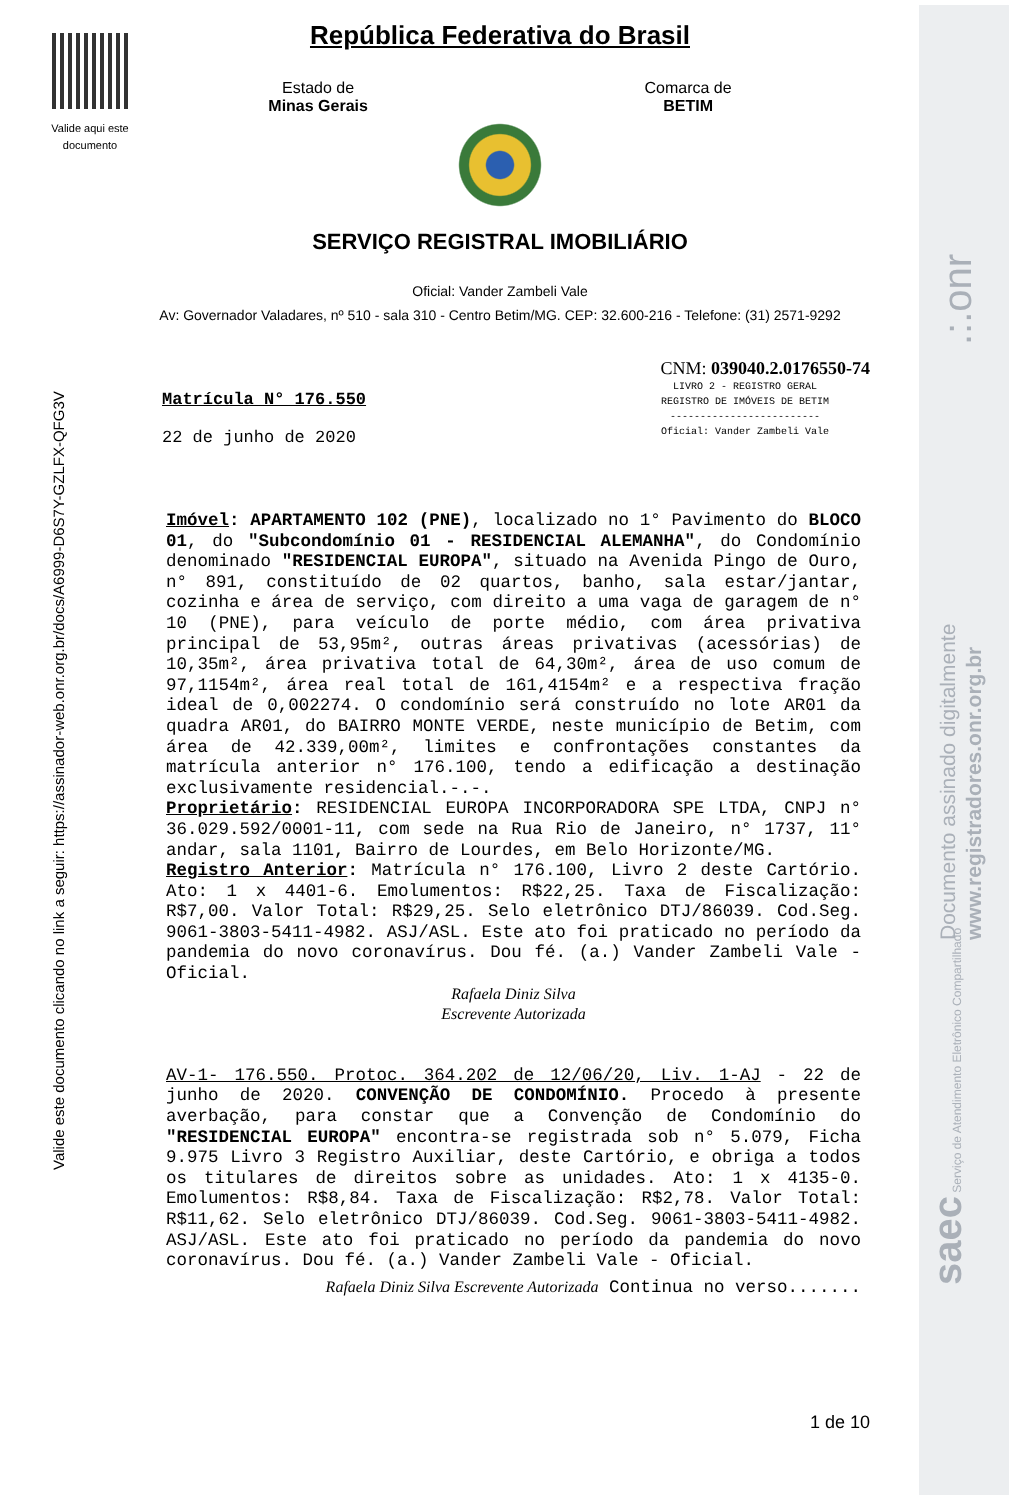Valide aqui este documento
República Federativa do Brasil
Estado de
Minas Gerais
Comarca de
BETIM
SERVIÇO REGISTRAL IMOBILIÁRIO
Oficial: Vander Zambeli Vale
Av: Governador Valadares, nº 510 - sala 310 - Centro Betim/MG. CEP: 32.600-216 - Telefone: (31) 2571-9292
CNM: 039040.2.0176550-74
LIVRO 2 - REGISTRO GERAL
REGISTRO DE IMÓVEIS DE BETIM
-------------------------
Oficial: Vander Zambeli Vale
Matrícula N° 176.550
22 de junho de 2020
Imóvel: APARTAMENTO 102 (PNE), localizado no 1° Pavimento do BLOCO 01, do "Subcondomínio 01 - RESIDENCIAL ALEMANHA", do Condomínio denominado "RESIDENCIAL EUROPA", situado na Avenida Pingo de Ouro, n° 891, constituído de 02 quartos, banho, sala estar/jantar, cozinha e área de serviço, com direito a uma vaga de garagem de n° 10 (PNE), para veículo de porte médio, com área privativa principal de 53,95m², outras áreas privativas (acessórias) de 10,35m², área privativa total de 64,30m², área de uso comum de 97,1154m², área real total de 161,4154m² e a respectiva fração ideal de 0,002274. O condomínio será construído no lote AR01 da quadra AR01, do BAIRRO MONTE VERDE, neste município de Betim, com área de 42.339,00m², limites e confrontações constantes da matrícula anterior n° 176.100, tendo a edificação a destinação exclusivamente residencial.-.-.
Proprietário: RESIDENCIAL EUROPA INCORPORADORA SPE LTDA, CNPJ n° 36.029.592/0001-11, com sede na Rua Rio de Janeiro, n° 1737, 11° andar, sala 1101, Bairro de Lourdes, em Belo Horizonte/MG.
Registro Anterior: Matrícula n° 176.100, Livro 2 deste Cartório. Ato: 1 x 4401-6. Emolumentos: R$22,25. Taxa de Fiscalização: R$7,00. Valor Total: R$29,25. Selo eletrônico DTJ/86039. Cod.Seg. 9061-3803-5411-4982. ASJ/ASL. Este ato foi praticado no período da pandemia do novo coronavírus. Dou fé. (a.) Vander Zambeli Vale - Oficial.
Rafaela Diniz Silva
Escrevente Autorizada
AV-1- 176.550. Protoc. 364.202 de 12/06/20, Liv. 1-AJ - 22 de junho de 2020. CONVENÇÃO DE CONDOMÍNIO. Procedo à presente averbação, para constar que a Convenção de Condomínio do "RESIDENCIAL EUROPA" encontra-se registrada sob n° 5.079, Ficha 9.975 Livro 3 Registro Auxiliar, deste Cartório, e obriga a todos os titulares de direitos sobre as unidades. Ato: 1 x 4135-0. Emolumentos: R$8,84. Taxa de Fiscalização: R$2,78. Valor Total: R$11,62. Selo eletrônico DTJ/86039. Cod.Seg. 9061-3803-5411-4982. ASJ/ASL. Este ato foi praticado no período da pandemia do novo coronavírus. Dou fé. (a.) Vander Zambeli Vale - Oficial.
Rafaela Diniz Silva Escrevente Autorizada Continua no verso.......
1 de 10
Valide este documento clicando no link a seguir: https://assinador-web.onr.org.br/docs/A6999-D6S7Y-GZLFX-QFG3V
Documento assinado digitalmente
www.registradores.onr.org.br
.:.onr
saec Serviço de Atendimento Eletrônico Compartilhado